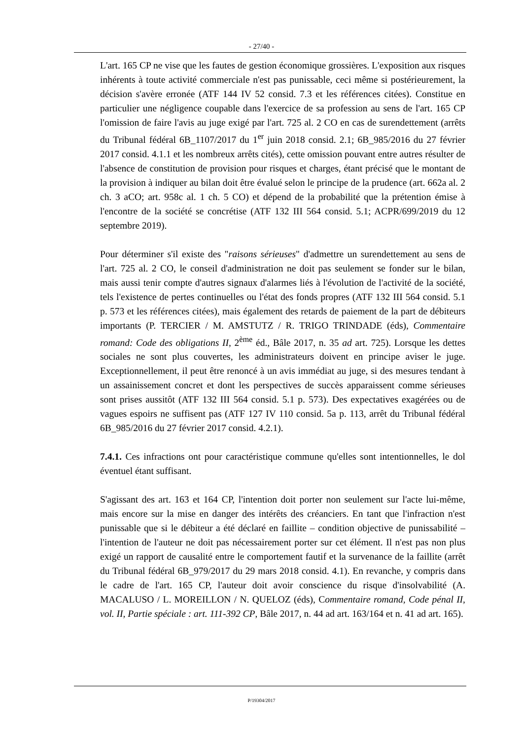- 27/40 -
L'art. 165 CP ne vise que les fautes de gestion économique grossières. L'exposition aux risques inhérents à toute activité commerciale n'est pas punissable, ceci même si postérieurement, la décision s'avère erronée (ATF 144 IV 52 consid. 7.3 et les références citées). Constitue en particulier une négligence coupable dans l'exercice de sa profession au sens de l'art. 165 CP l'omission de faire l'avis au juge exigé par l'art. 725 al. 2 CO en cas de surendettement (arrêts du Tribunal fédéral 6B_1107/2017 du 1<sup>er</sup> juin 2018 consid. 2.1; 6B_985/2016 du 27 février 2017 consid. 4.1.1 et les nombreux arrêts cités), cette omission pouvant entre autres résulter de l'absence de constitution de provision pour risques et charges, étant précisé que le montant de la provision à indiquer au bilan doit être évalué selon le principe de la prudence (art. 662a al. 2 ch. 3 aCO; art. 958c al. 1 ch. 5 CO) et dépend de la probabilité que la prétention émise à l'encontre de la société se concrétise (ATF 132 III 564 consid. 5.1; ACPR/699/2019 du 12 septembre 2019).
Pour déterminer s'il existe des "raisons sérieuses" d'admettre un surendettement au sens de l'art. 725 al. 2 CO, le conseil d'administration ne doit pas seulement se fonder sur le bilan, mais aussi tenir compte d'autres signaux d'alarmes liés à l'évolution de l'activité de la société, tels l'existence de pertes continuelles ou l'état des fonds propres (ATF 132 III 564 consid. 5.1 p. 573 et les références citées), mais également des retards de paiement de la part de débiteurs importants (P. TERCIER / M. AMSTUTZ / R. TRIGO TRINDADE (éds), Commentaire romand: Code des obligations II, 2<sup>ème</sup> éd., Bâle 2017, n. 35 ad art. 725). Lorsque les dettes sociales ne sont plus couvertes, les administrateurs doivent en principe aviser le juge. Exceptionnellement, il peut être renoncé à un avis immédiat au juge, si des mesures tendant à un assainissement concret et dont les perspectives de succès apparaissent comme sérieuses sont prises aussitôt (ATF 132 III 564 consid. 5.1 p. 573). Des expectatives exagérées ou de vagues espoirs ne suffisent pas (ATF 127 IV 110 consid. 5a p. 113, arrêt du Tribunal fédéral 6B_985/2016 du 27 février 2017 consid. 4.2.1).
7.4.1. Ces infractions ont pour caractéristique commune qu'elles sont intentionnelles, le dol éventuel étant suffisant.
S'agissant des art. 163 et 164 CP, l'intention doit porter non seulement sur l'acte lui-même, mais encore sur la mise en danger des intérêts des créanciers. En tant que l'infraction n'est punissable que si le débiteur a été déclaré en faillite – condition objective de punissabilité – l'intention de l'auteur ne doit pas nécessairement porter sur cet élément. Il n'est pas non plus exigé un rapport de causalité entre le comportement fautif et la survenance de la faillite (arrêt du Tribunal fédéral 6B_979/2017 du 29 mars 2018 consid. 4.1). En revanche, y compris dans le cadre de l'art. 165 CP, l'auteur doit avoir conscience du risque d'insolvabilité (A. MACALUSO / L. MOREILLON / N. QUELOZ (éds), Commentaire romand, Code pénal II, vol. II, Partie spéciale : art. 111-392 CP, Bâle 2017, n. 44 ad art. 163/164 et n. 41 ad art. 165).
P/19304/2017